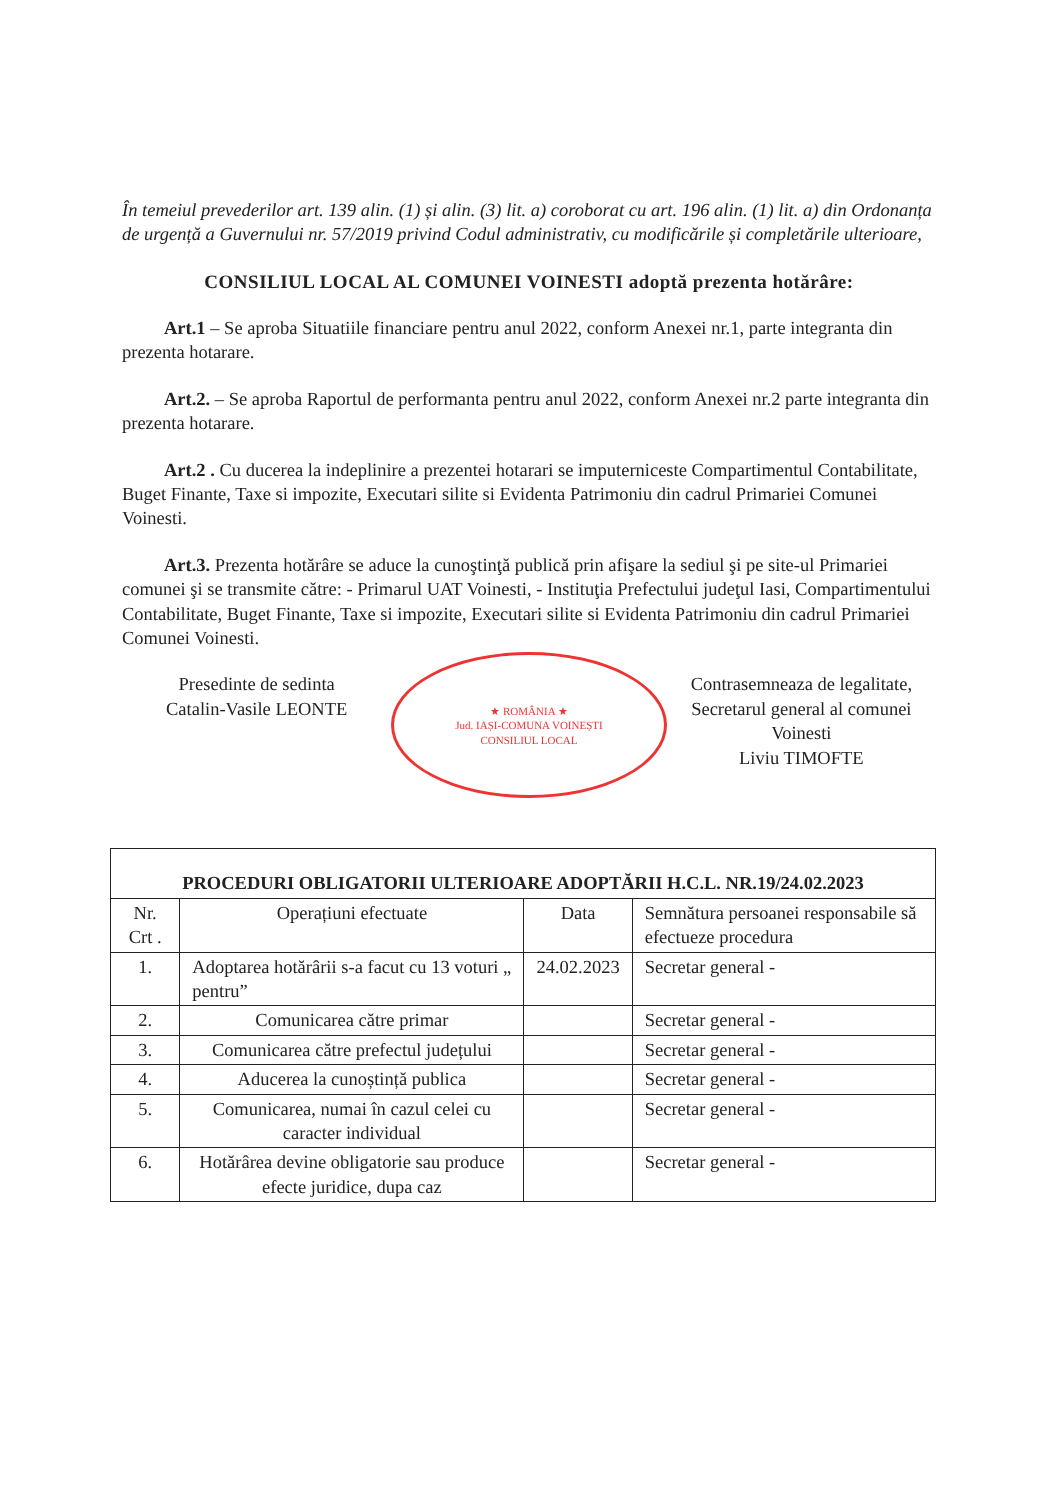În temeiul prevederilor art. 139 alin. (1) și alin. (3) lit. a) coroborat cu art. 196 alin. (1) lit. a) din Ordonanța de urgență a Guvernului nr. 57/2019 privind Codul administrativ, cu modificările și completările ulterioare,
CONSILIUL LOCAL AL COMUNEI VOINESTI adoptă prezenta hotărâre:
Art.1 – Se aproba Situatiile financiare pentru anul 2022, conform Anexei nr.1, parte integranta din prezenta hotarare.
Art.2. – Se aproba Raportul de performanta pentru anul 2022, conform Anexei nr.2 parte integranta din prezenta hotarare.
Art.2 . Cu ducerea la indeplinire a prezentei hotarari se imputerniceste Compartimentul Contabilitate, Buget Finante, Taxe si impozite, Executari silite si Evidenta Patrimoniu din cadrul Primariei Comunei Voinesti.
Art.3. Prezenta hotărâre se aduce la cunoştinţă publică prin afişare la sediul şi pe site-ul Primariei comunei şi se transmite către: - Primarul UAT Voinesti, - Instituţia Prefectului judeţul Iasi, Compartimentului Contabilitate, Buget Finante, Taxe si impozite, Executari silite si Evidenta Patrimoniu din cadrul Primariei Comunei Voinesti.
Presedinte de sedinta
Catalin-Vasile LEONTE
★ ROMÂNIA ★
Jud. IAȘI-COMUNA VOINEȘTI
CONSILIUL LOCAL
Contrasemneaza de legalitate,
Secretarul general al comunei Voinesti
Liviu TIMOFTE
| PROCEDURI OBLIGATORII ULTERIOARE ADOPTĂRII H.C.L. NR.19/24.02.2023 | | | |
| --- | --- | --- | --- |
| Nr. Crt . | Operațiuni efectuate | Data | Semnătura persoanei responsabile să efectueze procedura |
| 1. | Adoptarea hotărârii s-a facut cu 13 voturi „ pentru” | 24.02.2023 | Secretar general - |
| 2. | Comunicarea către primar | | Secretar general - |
| 3. | Comunicarea către prefectul județului | | Secretar general - |
| 4. | Aducerea la cunoștință publica | | Secretar general - |
| 5. | Comunicarea, numai în cazul celei cu caracter individual | | Secretar general - |
| 6. | Hotărârea devine obligatorie sau produce efecte juridice, dupa caz | | Secretar general - |